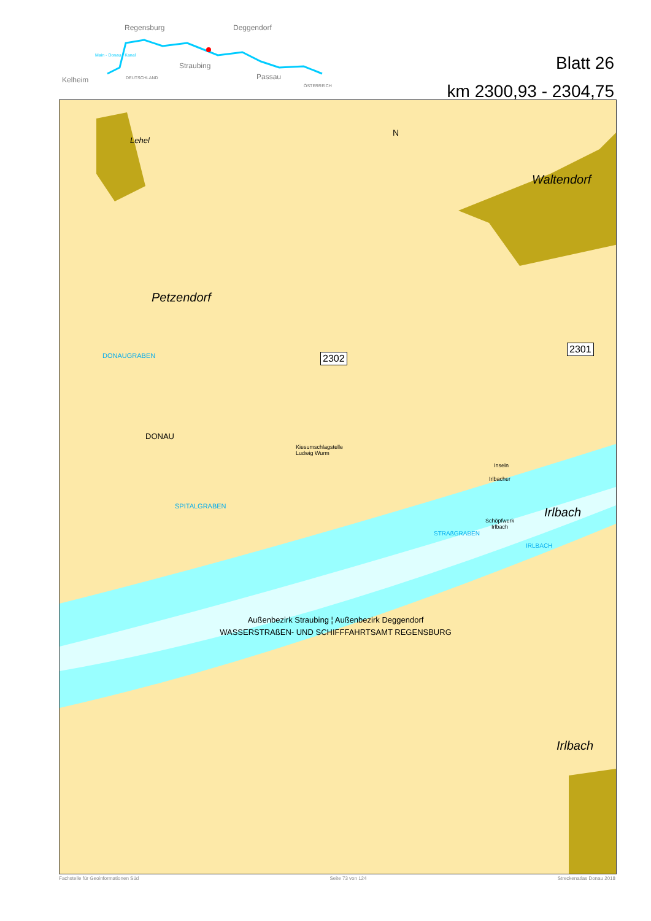Regensburg Deggendorf
Straubing
Passau Kelheim DEUTSCHLAND
ÖSTERREICH
Main - Donau - Kanal
Blatt 26
km 2300,93 - 2304,75
Lehel
Waltendorf
Petzendorf
Irlbach
Irlbach
DONAUGRABEN
SPITALGRABEN
DONAU
Kiesumschlagstelle
Ludwig Wurm
Irlbacher
Inseln
Schöpfwerk
Irlbach
STRAßGRABEN
IRLBACH
2302
2301
Außenbezirk Straubing ¦ Außenbezirk Deggendorf
WASSERSTRAßEN- UND SCHIFFFAHRTSAMT REGENSBURG
N
Fachstelle für Geoinformationen Süd Seite 73 von 124 Streckenatlas Donau 2018